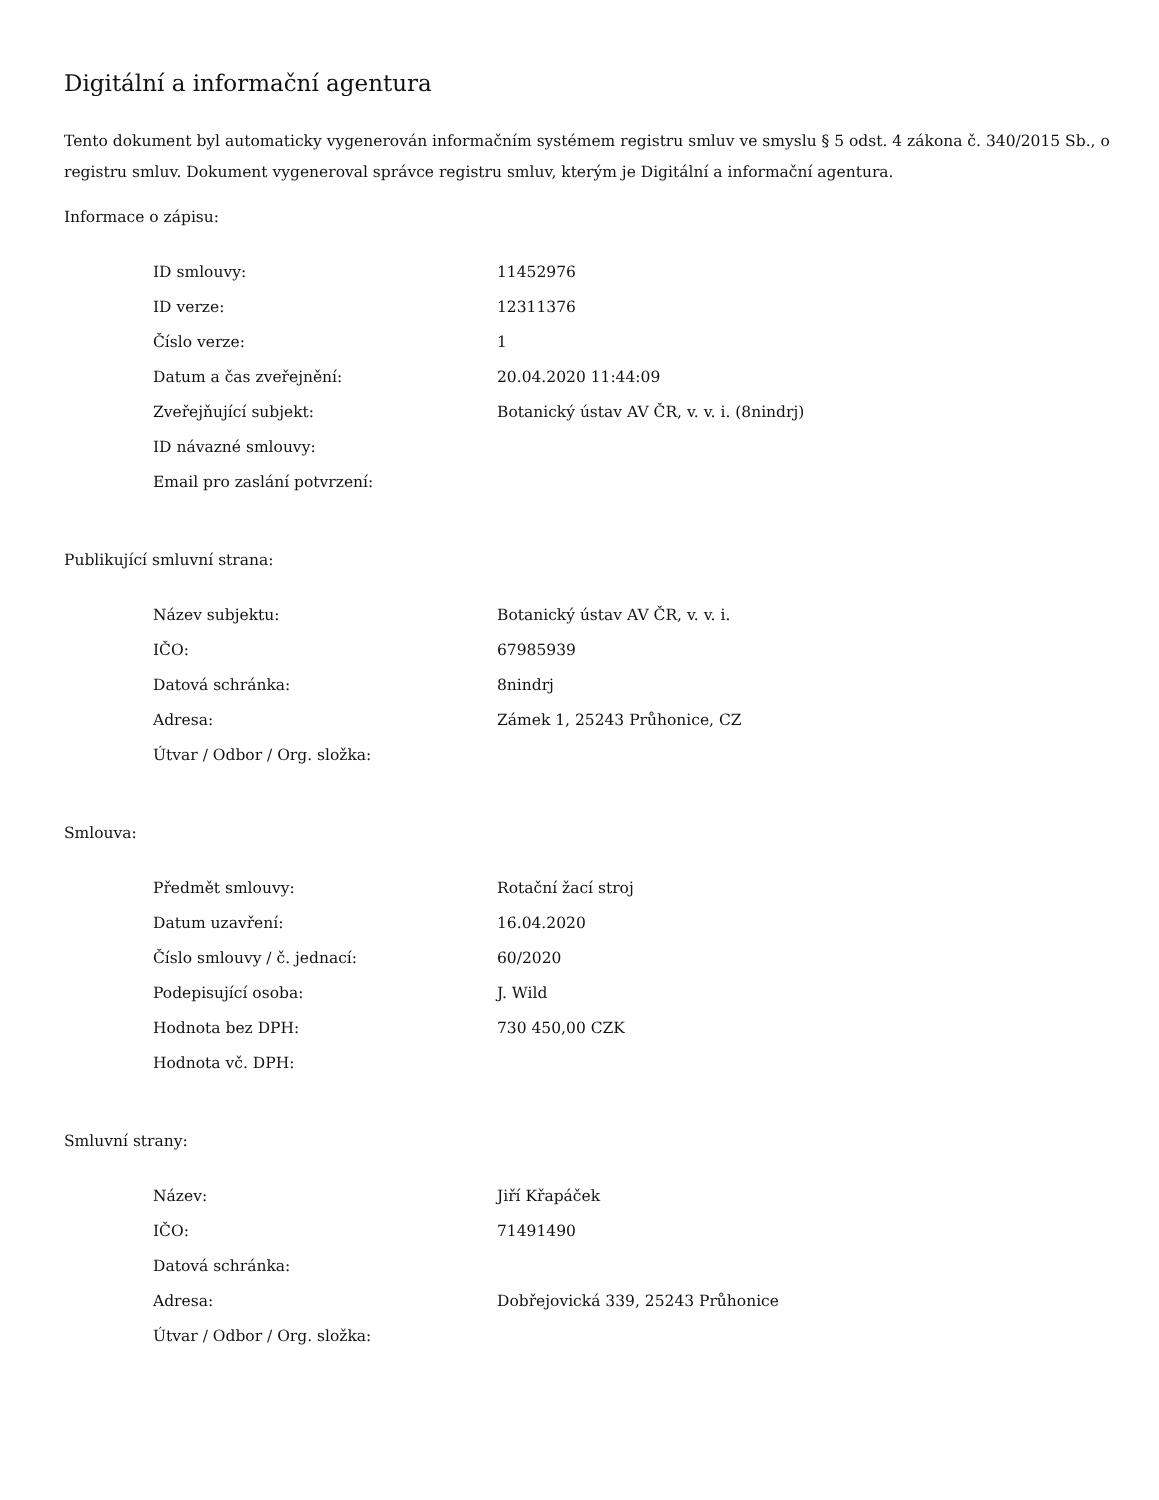Digitální a informační agentura
Tento dokument byl automaticky vygenerován informačním systémem registru smluv ve smyslu § 5 odst. 4 zákona č. 340/2015 Sb., o registru smluv. Dokument vygeneroval správce registru smluv, kterým je Digitální a informační agentura.
Informace o zápisu:
| ID smlouvy: | 11452976 |
| ID verze: | 12311376 |
| Číslo verze: | 1 |
| Datum a čas zveřejnění: | 20.04.2020 11:44:09 |
| Zveřejňující subjekt: | Botanický ústav AV ČR, v. v. i. (8nindrj) |
| ID návazné smlouvy: | |
| Email pro zaslání potvrzení: | |
Publikující smluvní strana:
| Název subjektu: | Botanický ústav AV ČR, v. v. i. |
| IČO: | 67985939 |
| Datová schránka: | 8nindrj |
| Adresa: | Zámek 1, 25243 Průhonice, CZ |
| Útvar / Odbor / Org. složka: | |
Smlouva:
| Předmět smlouvy: | Rotační žací stroj |
| Datum uzavření: | 16.04.2020 |
| Číslo smlouvy / č. jednací: | 60/2020 |
| Podepisující osoba: | J. Wild |
| Hodnota bez DPH: | 730 450,00 CZK |
| Hodnota vč. DPH: | |
Smluvní strany:
| Název: | Jiří Křapáček |
| IČO: | 71491490 |
| Datová schránka: | |
| Adresa: | Dobřejovická 339, 25243 Průhonice |
| Útvar / Odbor / Org. složka: | |